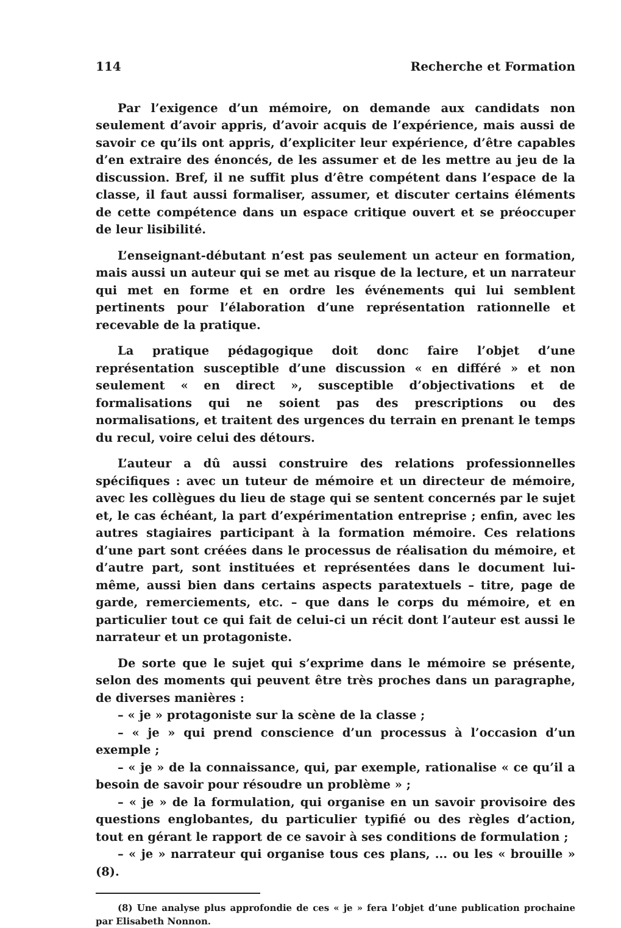114 Recherche et Formation
Par l’exigence d’un mémoire, on demande aux candidats non seulement d’avoir appris, d’avoir acquis de l’expérience, mais aussi de savoir ce qu’ils ont appris, d’expliciter leur expérience, d’être capables d’en extraire des énoncés, de les assumer et de les mettre au jeu de la discussion. Bref, il ne suffit plus d’être compétent dans l’espace de la classe, il faut aussi formaliser, assumer, et discuter certains éléments de cette compétence dans un espace critique ouvert et se préoccuper de leur lisibilité.
L’enseignant-débutant n’est pas seulement un acteur en formation, mais aussi un auteur qui se met au risque de la lecture, et un narrateur qui met en forme et en ordre les événements qui lui semblent pertinents pour l’élaboration d’une représentation rationnelle et recevable de la pratique.
La pratique pédagogique doit donc faire l’objet d’une représentation susceptible d’une discussion « en différé » et non seulement « en direct », susceptible d’objectivations et de formalisations qui ne soient pas des prescriptions ou des normalisations, et traitent des urgences du terrain en prenant le temps du recul, voire celui des détours.
L’auteur a dû aussi construire des relations professionnelles spécifiques : avec un tuteur de mémoire et un directeur de mémoire, avec les collègues du lieu de stage qui se sentent concernés par le sujet et, le cas échéant, la part d’expérimentation entreprise ; enfin, avec les autres stagiaires participant à la formation mémoire. Ces relations d’une part sont créées dans le processus de réalisation du mémoire, et d’autre part, sont instituées et représentées dans le document lui-même, aussi bien dans certains aspects paratextuels – titre, page de garde, remerciements, etc. – que dans le corps du mémoire, et en particulier tout ce qui fait de celui-ci un récit dont l’auteur est aussi le narrateur et un protagoniste.
De sorte que le sujet qui s’exprime dans le mémoire se présente, selon des moments qui peuvent être très proches dans un paragraphe, de diverses manières :
– « je » protagoniste sur la scène de la classe ;
– « je » qui prend conscience d’un processus à l’occasion d’un exemple ;
– « je » de la connaissance, qui, par exemple, rationalise « ce qu’il a besoin de savoir pour résoudre un problème » ;
– « je » de la formulation, qui organise en un savoir provisoire des questions englobantes, du particulier typifié ou des règles d’action, tout en gérant le rapport de ce savoir à ses conditions de formulation ;
– « je » narrateur qui organise tous ces plans, ... ou les « brouille » (8).
(8) Une analyse plus approfondie de ces « je » fera l’objet d’une publication prochaine par Elisabeth Nonnon.